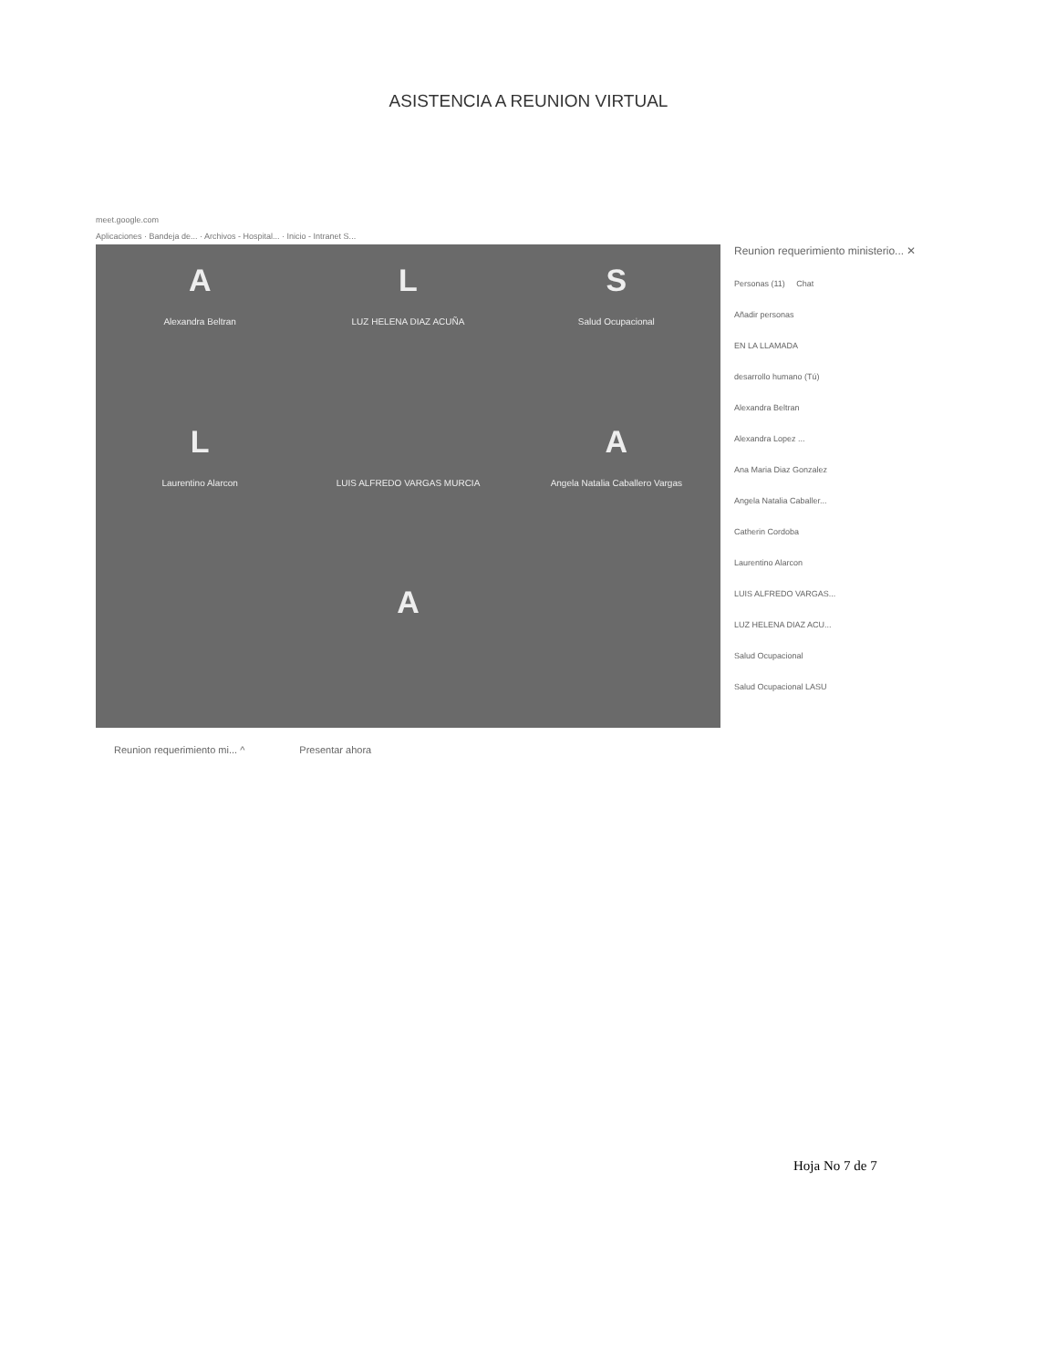ASISTENCIA A REUNION VIRTUAL
meet.google.com
Aplicaciones · Bandeja de... · Archivos - Hospital... · Inicio - Intranet S...
A
Alexandra Beltran
L
LUZ HELENA DIAZ ACUÑA
S
Salud Ocupacional
L
Laurentino Alarcon
LUIS ALFREDO VARGAS MURCIA
A
Angela Natalia Caballero Vargas
A
Reunion requerimiento ministerio... ✕
Personas (11) Chat
Añadir personas
EN LA LLAMADA
desarrollo humano (Tú)
Alexandra Beltran
Alexandra Lopez ...
Ana Maria Diaz Gonzalez
Angela Natalia Caballer...
Catherin Cordoba
Laurentino Alarcon
LUIS ALFREDO VARGAS...
LUZ HELENA DIAZ ACU...
Salud Ocupacional
Salud Ocupacional LASU
Reunion requerimiento mi... ^ Presentar ahora
Hoja No 7 de 7